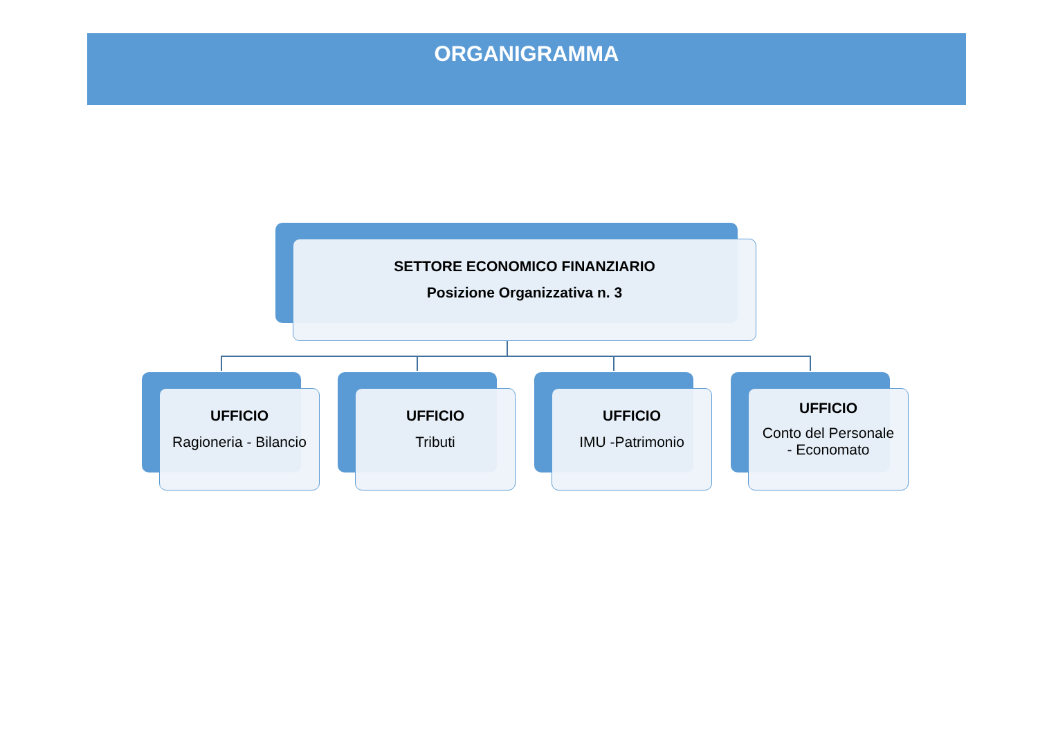ORGANIGRAMMA
SETTORE ECONOMICO FINANZIARIO
Posizione Organizzativa n. 3
UFFICIO
Ragioneria - Bilancio
UFFICIO
Tributi
UFFICIO
IMU -Patrimonio
UFFICIO
Conto del Personale
- Economato